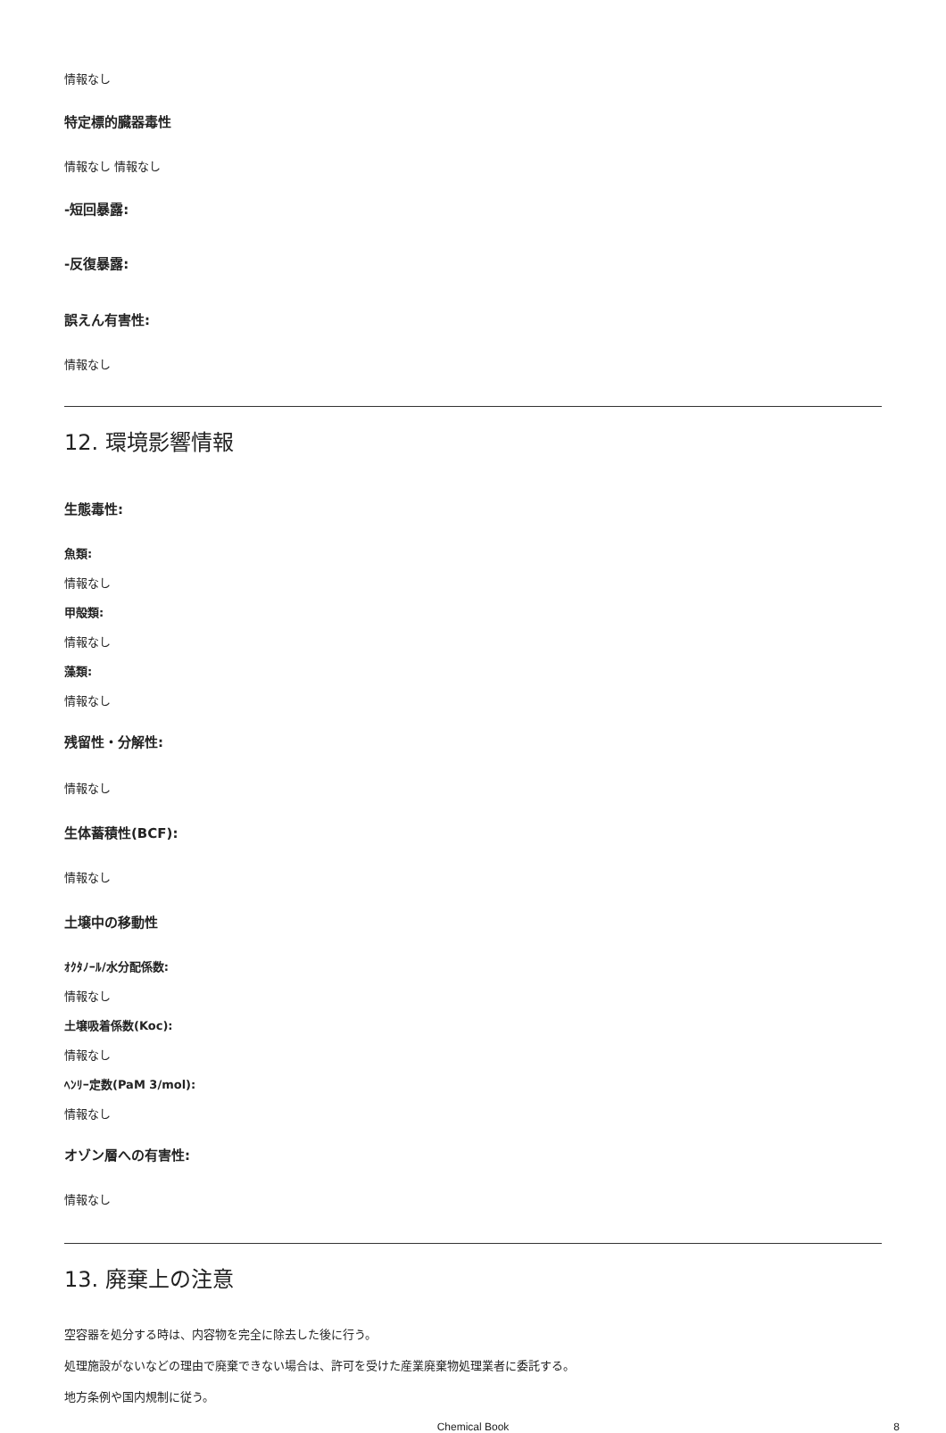情報なし
特定標的臓器毒性
情報なし 情報なし
-短回暴露:
-反復暴露:
誤えん有害性:
情報なし
12. 環境影響情報
生態毒性:
魚類:
情報なし
甲殻類:
情報なし
藻類:
情報なし
残留性・分解性:
情報なし
生体蓄積性(BCF):
情報なし
土壌中の移動性
ｵｸﾀﾉｰﾙ/水分配係数:
情報なし
土壌吸着係数(Koc):
情報なし
ﾍﾝﾘｰ定数(PaM 3/mol):
情報なし
オゾン層への有害性:
情報なし
13. 廃棄上の注意
空容器を処分する時は、内容物を完全に除去した後に行う。
処理施設がないなどの理由で廃棄できない場合は、許可を受けた産業廃棄物処理業者に委託する。
地方条例や国内規制に従う。
Chemical Book 8